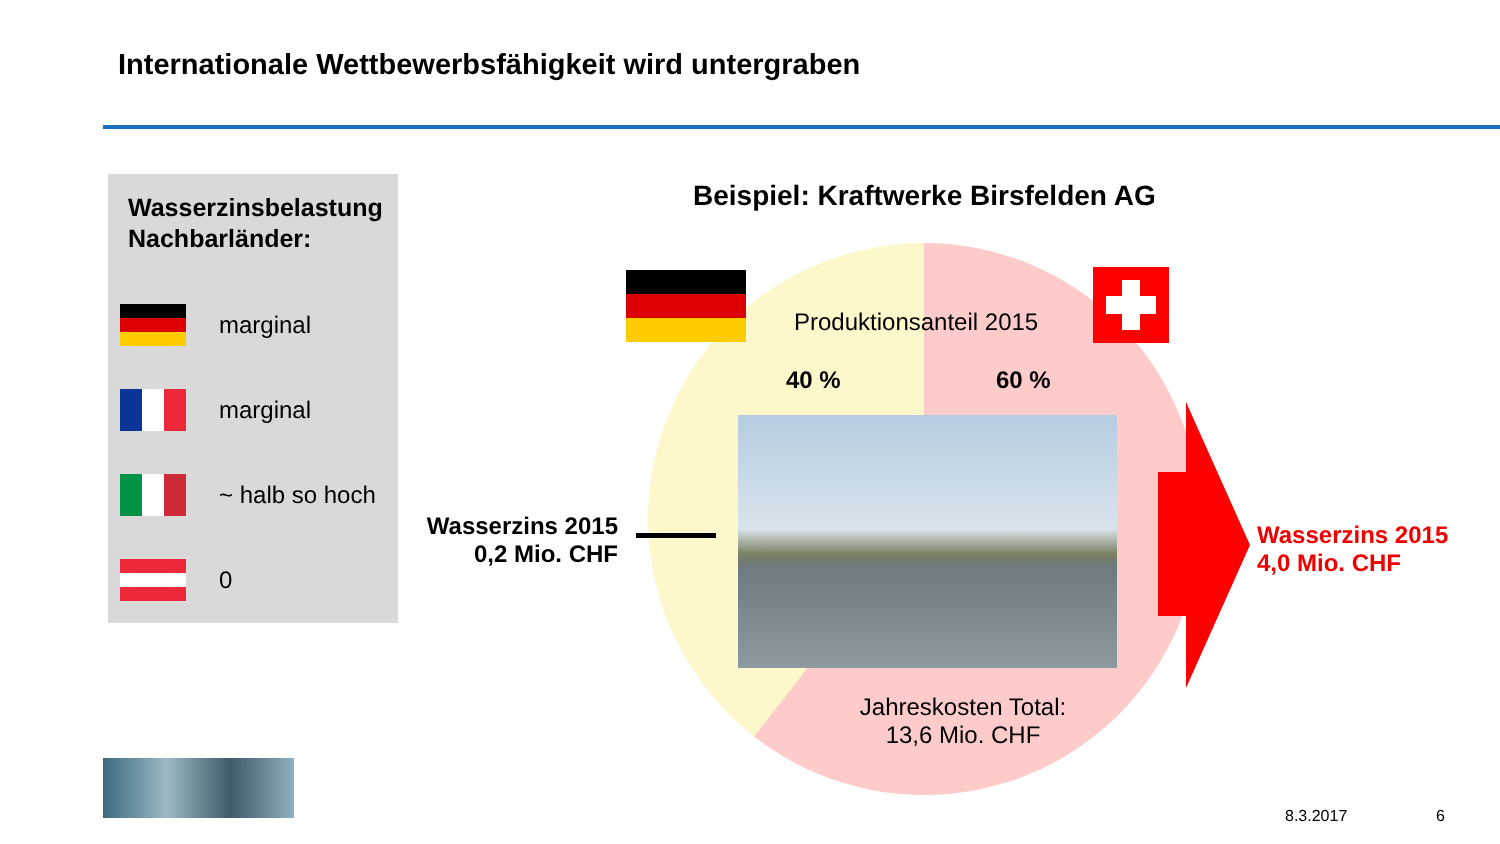Internationale Wettbewerbsfähigkeit wird untergraben
Wasserzinsbelastung
Nachbarländer:
marginal
marginal
~ halb so hoch
0
Beispiel: Kraftwerke Birsfelden AG
Produktionsanteil 2015
40 % 60 %
Jahreskosten Total:
13,6 Mio. CHF
Wasserzins 2015
0,2 Mio. CHF
Wasserzins 2015
4,0 Mio. CHF
8.3.2017 6